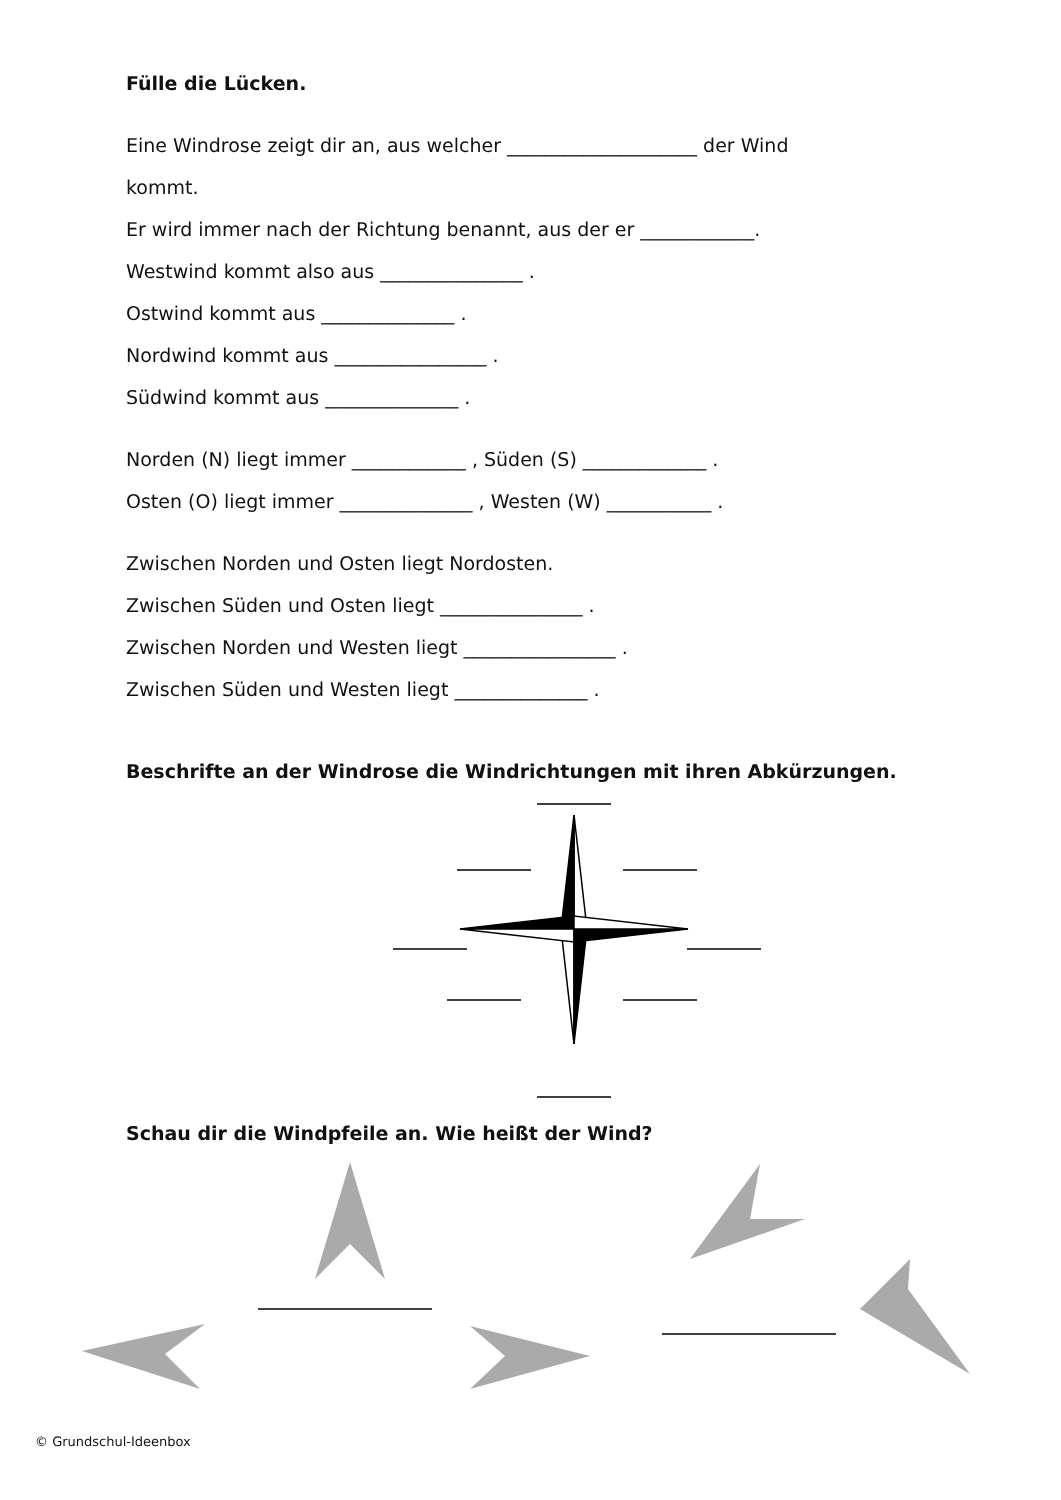Fülle die Lücken.
Eine Windrose zeigt dir an, aus welcher ____________________ der Wind
kommt.
Er wird immer nach der Richtung benannt, aus der er ____________.
Westwind kommt also aus _______________ .
Ostwind kommt aus ______________ .
Nordwind kommt aus ________________ .
Südwind kommt aus ______________ .
Norden (N) liegt immer ____________ , Süden (S) _____________ .
Osten (O) liegt immer ______________ , Westen (W) ___________ .
Zwischen Norden und Osten liegt Nordosten.
Zwischen Süden und Osten liegt _______________ .
Zwischen Norden und Westen liegt ________________ .
Zwischen Süden und Westen liegt ______________ .
Beschrifte an der Windrose die Windrichtungen mit ihren Abkürzungen.
Schau dir die Windpfeile an. Wie heißt der Wind?
© Grundschul-Ideenbox